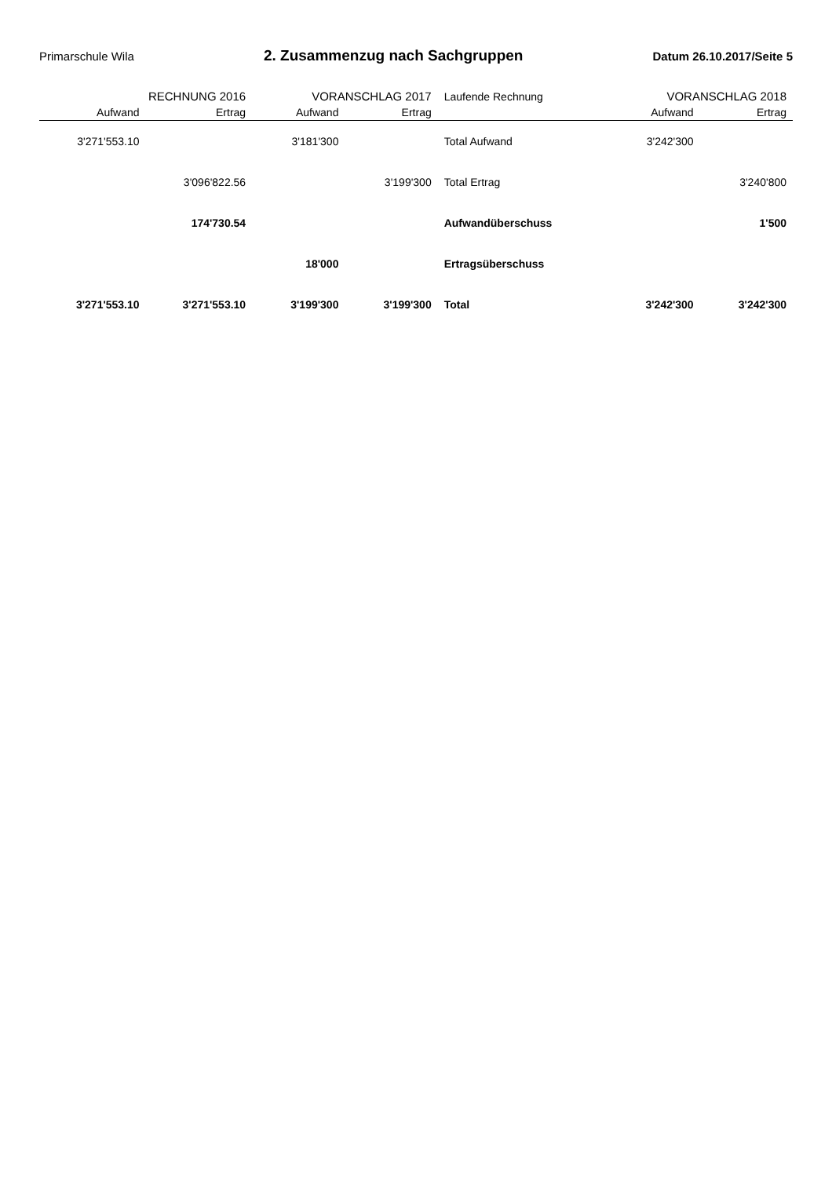Primarschule Wila
2. Zusammenzug nach Sachgruppen
Datum 26.10.2017/Seite 5
| RECHNUNG 2016 | | VORANSCHLAG 2017 | | Laufende Rechnung | VORANSCHLAG 2018 | |
| --- | --- | --- | --- | --- | --- | --- |
| Aufwand | Ertrag | Aufwand | Ertrag | | Aufwand | Ertrag |
| 3'271'553.10 | | 3'181'300 | | Total Aufwand | 3'242'300 | |
| | 3'096'822.56 | | 3'199'300 | Total Ertrag | | 3'240'800 |
| | 174'730.54 | | | Aufwandüberschuss | | 1'500 |
| | | 18'000 | | Ertragsüberschuss | | |
| 3'271'553.10 | 3'271'553.10 | 3'199'300 | 3'199'300 | Total | 3'242'300 | 3'242'300 |